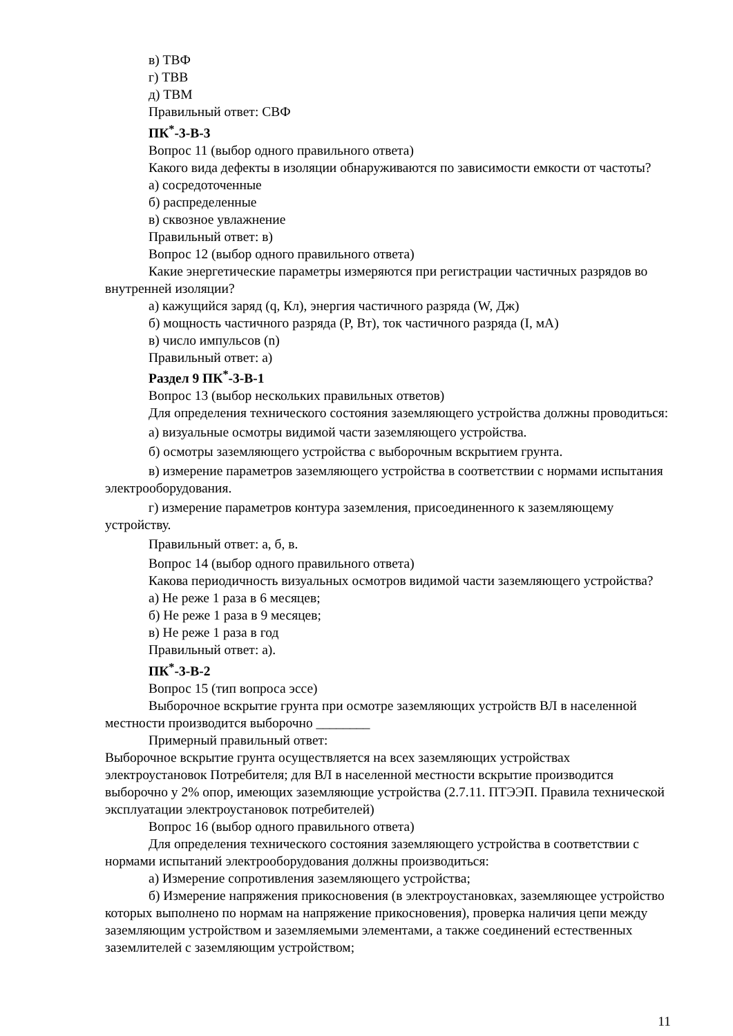в) ТВФ
г) ТВВ
д) ТВМ
Правильный ответ: СВФ
ПК<sup>*</sup>-3-В-3
Вопрос 11 (выбор одного правильного ответа)
Какого вида дефекты в изоляции обнаруживаются по зависимости емкости от частоты?
а) сосредоточенные
б) распределенные
в) сквозное увлажнение
Правильный ответ: в)
Вопрос 12 (выбор одного правильного ответа)
Какие энергетические параметры измеряются при регистрации частичных разрядов во внутренней изоляции?
а) кажущийся заряд (q, Кл), энергия частичного разряда (W, Дж)
б) мощность частичного разряда (P, Вт), ток частичного разряда (I, мА)
в) число импульсов (n)
Правильный ответ: а)
Раздел 9 ПК<sup>*</sup>-3-В-1
Вопрос 13 (выбор нескольких правильных ответов)
Для определения технического состояния заземляющего устройства должны проводиться:
а) визуальные осмотры видимой части заземляющего устройства.
б) осмотры заземляющего устройства с выборочным вскрытием грунта.
в) измерение параметров заземляющего устройства в соответствии с нормами испытания электрооборудования.
г) измерение параметров контура заземления, присоединенного к заземляющему устройству.
Правильный ответ: а, б, в.
Вопрос 14 (выбор одного правильного ответа)
Какова периодичность визуальных осмотров видимой части заземляющего устройства?
а) Не реже 1 раза в 6 месяцев;
б) Не реже 1 раза в 9 месяцев;
в) Не реже 1 раза в год
Правильный ответ: а).
ПК<sup>*</sup>-3-В-2
Вопрос 15 (тип вопроса эссе)
Выборочное вскрытие грунта при осмотре заземляющих устройств ВЛ в населенной местности производится выборочно ________
Примерный правильный ответ:
Выборочное вскрытие грунта осуществляется на всех заземляющих устройствах электроустановок Потребителя; для ВЛ в населенной местности вскрытие производится выборочно у 2% опор, имеющих заземляющие устройства (2.7.11. ПТЭЭП. Правила технической эксплуатации электроустановок потребителей)
Вопрос 16 (выбор одного правильного ответа)
Для определения технического состояния заземляющего устройства в соответствии с нормами испытаний электрооборудования должны производиться:
а) Измерение сопротивления заземляющего устройства;
б) Измерение напряжения прикосновения (в электроустановках, заземляющее устройство которых выполнено по нормам на напряжение прикосновения), проверка наличия цепи между заземляющим устройством и заземляемыми элементами, а также соединений естественных заземлителей с заземляющим устройством;
11